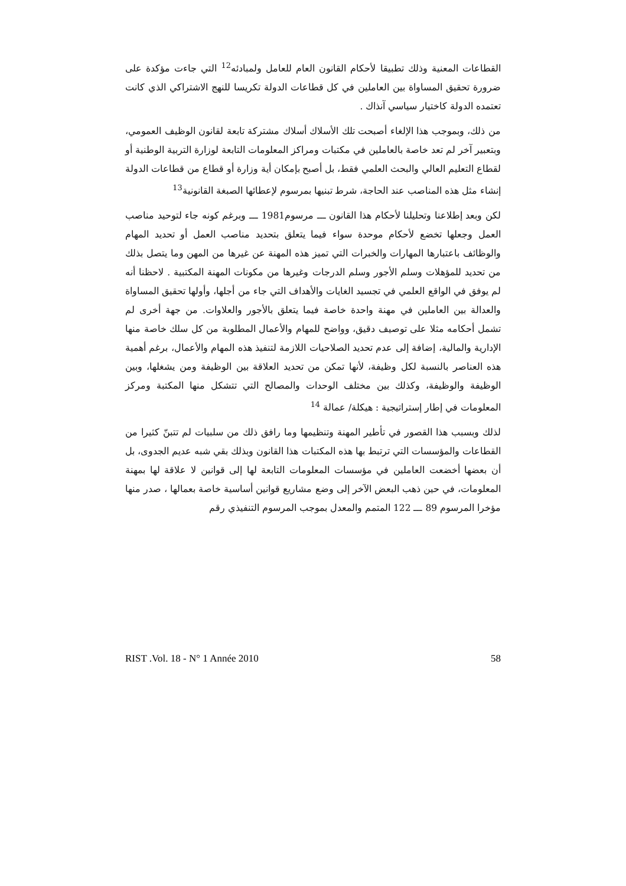القطاعات المعنية وذلك تطبيقا لأحكام القانون العام للعامل ولمبادئه<sup>12</sup> التي جاءت مؤكدة على ضرورة تحقيق المساواة بين العاملين في كل قطاعات الدولة تكريسا للنهج الاشتراكي الذي كانت تعتمده الدولة كاختيار سياسي آنذاك .
من ذلك، وبموجب هذا الإلغاء أصبحت تلك الأسلاك أسلاك مشتركة تابعة لقانون الوظيف العمومي، وبتعبير آخر لم تعد خاصة بالعاملين في مكتبات ومراكز المعلومات التابعة لوزارة التربية الوطنية أو لقطاع التعليم العالي والبحث العلمي فقط، بل أصبح بإمكان أية وزارة أو قطاع من قطاعات الدولة إنشاء مثل هذه المناصب عند الحاجة، شرط تبنيها بمرسوم لإعطائها الصبغة القانونية<sup>13</sup>
لكن وبعد إطلاعنا وتحليلنا لأحكام هذا القانون ـــ مرسوم1981 ـــ وبرغم كونه جاء لتوحيد مناصب العمل وجعلها تخضع لأحكام موحدة سواء فيما يتعلق بتحديد مناصب العمل أو تحديد المهام والوظائف باعتبارها المهارات والخبرات التي تميز هذه المهنة عن غيرها من المهن وما يتصل بذلك من تحديد للمؤهلات وسلم الأجور وسلم الدرجات وغيرها من مكونات المهنة المكتبية . لاحظنا أنه لم يوفق في الواقع العلمي في تجسيد الغايات والأهداف التي جاء من أجلها، وأولها تحقيق المساواة والعدالة بين العاملين في مهنة واحدة خاصة فيما يتعلق بالأجور والعلاوات. من جهة أخرى لم تشمل أحكامه مثلا على توصيف دقيق، وواضح للمهام والأعمال المطلوبة من كل سلك خاصة منها الإدارية والمالية، إضافة إلى عدم تحديد الصلاحيات اللازمة لتنفيذ هذه المهام والأعمال، برغم أهمية هذه العناصر بالنسبة لكل وظيفة، لأنها تمكن من تحديد العلاقة بين الوظيفة ومن يشغلها، وبين الوظيفة والوظيفة، وكذلك بين مختلف الوحدات والمصالح التي تتشكل منها المكتبة ومركز المعلومات في إطار إستراتيجية : هيكلة/ عمالة <sup>14</sup>
لذلك وبسبب هذا القصور في تأطير المهنة وتنظيمها وما رافق ذلك من سلبيات لم تتبنّ كثيرا من القطاعات والمؤسسات التي ترتبط بها هذه المكتبات هذا القانون وبذلك بقي شبه عديم الجدوى، بل أن بعضها أخضعت العاملين في مؤسسات المعلومات التابعة لها إلى قوانين لا علاقة لها بمهنة المعلومات، في حين ذهب البعض الآخر إلى وضع مشاريع قوانين أساسية خاصة بعمالها ، صدر منها مؤخرا المرسوم 89 ـــ 122 المتمم والمعدل بموجب المرسوم التنفيذي رقم
RIST .Vol. 18 - N° 1 Année 2010 58